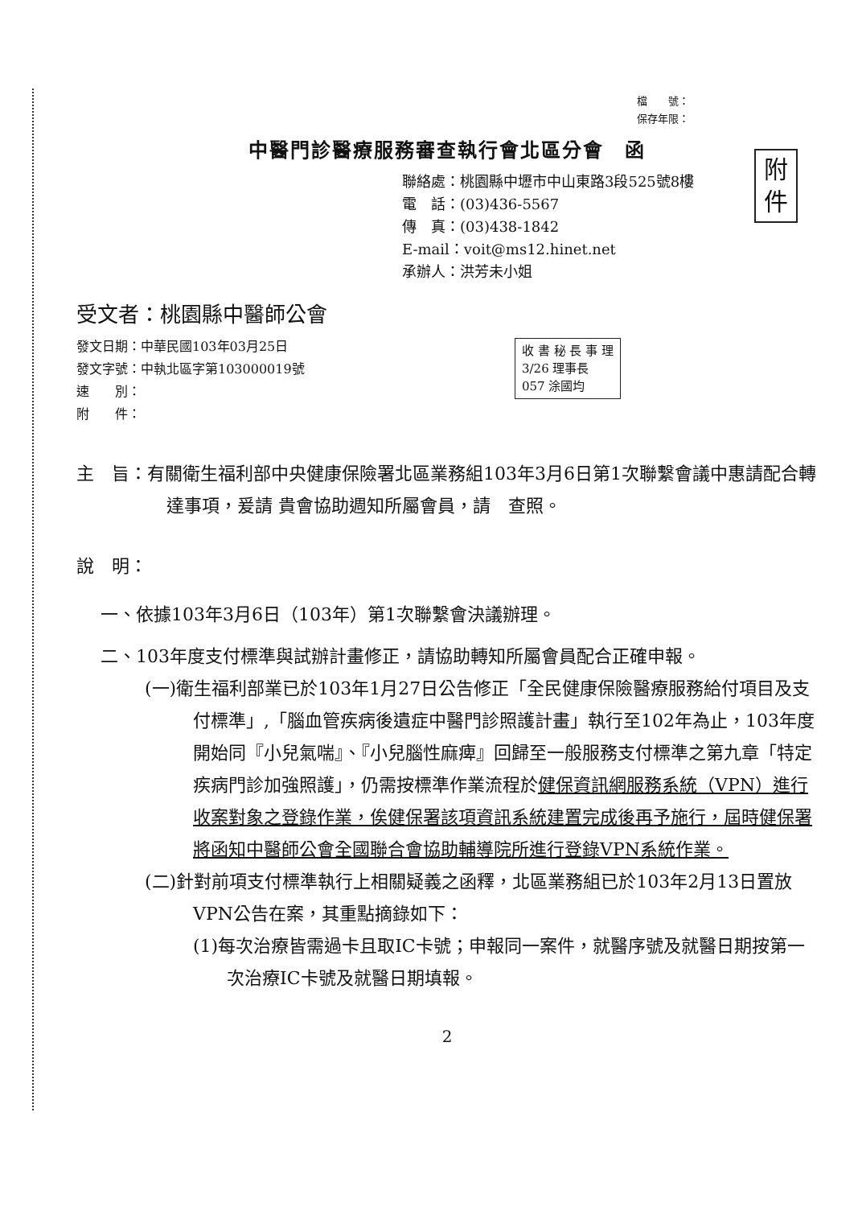檔　　號：
保存年限：
中醫門診醫療服務審查執行會北區分會　函
附
件
聯絡處：桃園縣中壢市中山東路3段525號8樓
電　話：(03)436-5567
傳　真：(03)438-1842
E-mail：voit@ms12.hinet.net
承辦人：洪芳未小姐
受文者：桃園縣中醫師公會
收 書 秘 長 事 理
3/26 理事長
057 涂國均
發文日期：中華民國103年03月25日
發文字號：中執北區字第103000019號
速　　別：
附　　件：
主　旨：有關衛生福利部中央健康保險署北區業務組103年3月6日第1次聯繫會議中惠請配合轉達事項，爰請 貴會協助週知所屬會員，請　查照。
說　明：
一、依據103年3月6日（103年）第1次聯繫會決議辦理。
二、103年度支付標準與試辦計畫修正，請協助轉知所屬會員配合正確申報。
(一)衛生福利部業已於103年1月27日公告修正「全民健康保險醫療服務給付項目及支付標準」,「腦血管疾病後遺症中醫門診照護計畫」執行至102年為止，103年度開始同『小兒氣喘』、『小兒腦性麻痺』回歸至一般服務支付標準之第九章「特定疾病門診加強照護」，仍需按標準作業流程於健保資訊網服務系統（VPN）進行收案對象之登錄作業，俟健保署該項資訊系統建置完成後再予施行，屆時健保署將函知中醫師公會全國聯合會協助輔導院所進行登錄VPN系統作業。
(二)針對前項支付標準執行上相關疑義之函釋，北區業務組已於103年2月13日置放VPN公告在案，其重點摘錄如下：
(1)每次治療皆需過卡且取IC卡號；申報同一案件，就醫序號及就醫日期按第一次治療IC卡號及就醫日期填報。
2